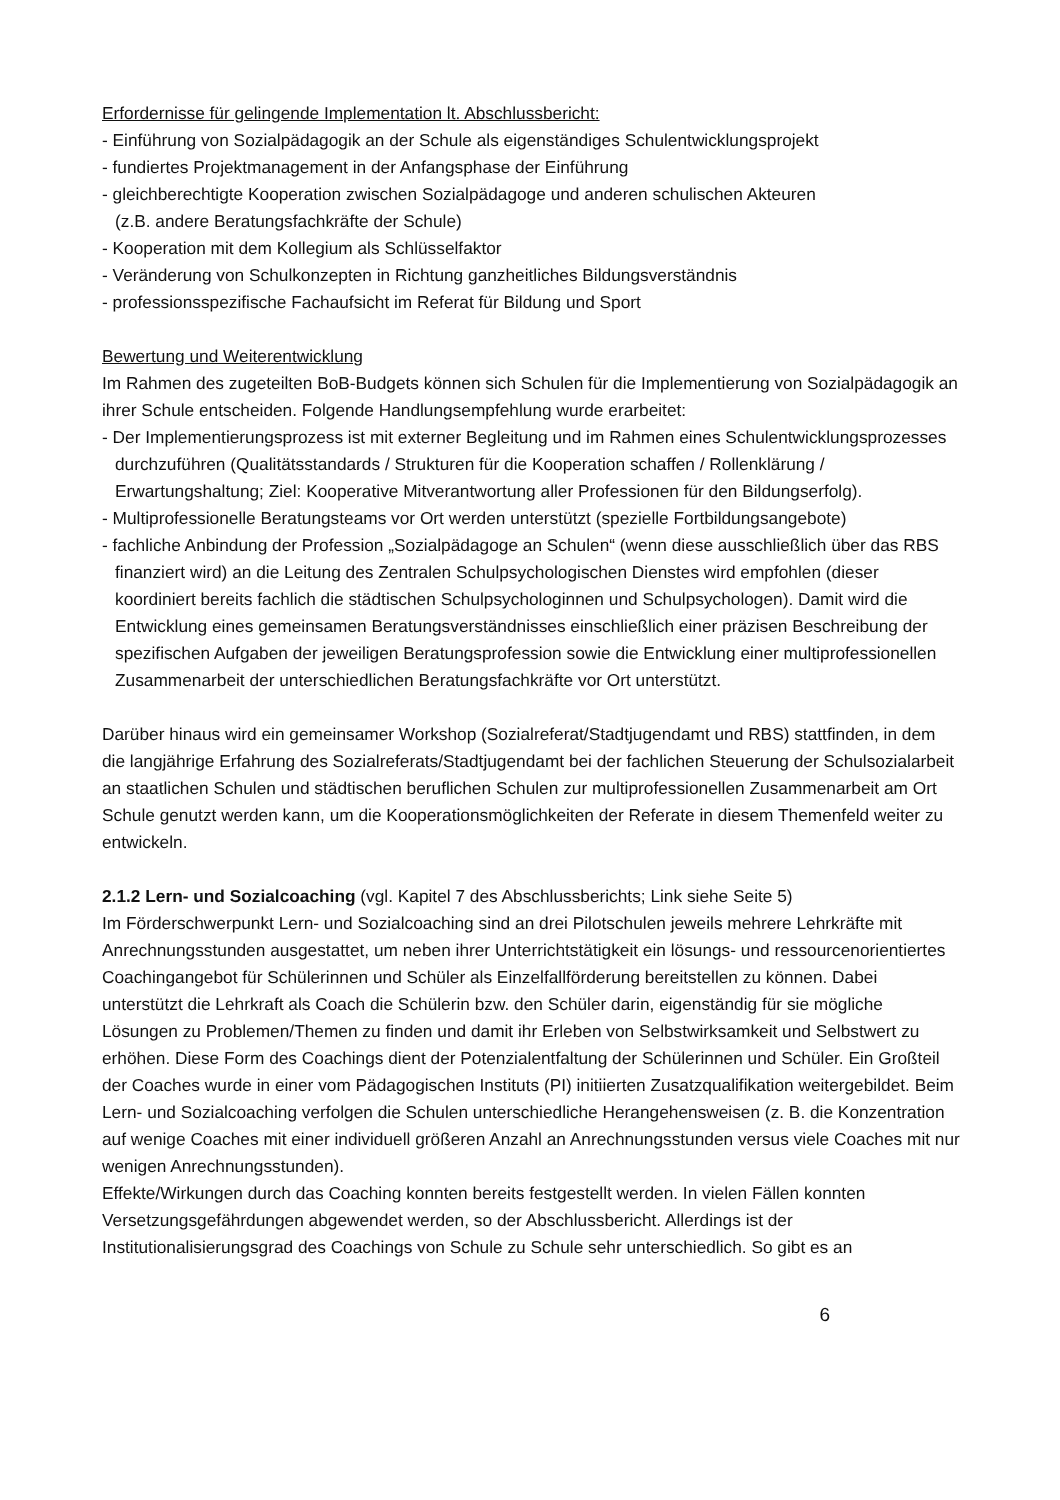Erfordernisse für gelingende Implementation lt. Abschlussbericht:
- Einführung von Sozialpädagogik an der Schule als eigenständiges Schulentwicklungsprojekt
- fundiertes Projektmanagement in der Anfangsphase der Einführung
- gleichberechtigte Kooperation zwischen Sozialpädagoge und anderen schulischen Akteuren
(z.B. andere Beratungsfachkräfte der Schule)
- Kooperation mit dem Kollegium als Schlüsselfaktor
- Veränderung von Schulkonzepten in Richtung ganzheitliches Bildungsverständnis
- professionsspezifische Fachaufsicht im Referat für Bildung und Sport
Bewertung und Weiterentwicklung
Im Rahmen des zugeteilten BoB-Budgets können sich Schulen für die Implementierung von Sozialpädagogik an ihrer Schule entscheiden. Folgende Handlungsempfehlung wurde erarbeitet:
- Der Implementierungsprozess ist mit externer Begleitung und im Rahmen eines Schulentwicklungsprozesses durchzuführen (Qualitätsstandards / Strukturen für die Kooperation schaffen / Rollenklärung / Erwartungshaltung; Ziel: Kooperative Mitverantwortung aller Professionen für den Bildungserfolg).
- Multiprofessionelle Beratungsteams vor Ort werden unterstützt (spezielle Fortbildungsangebote)
- fachliche Anbindung der Profession „Sozialpädagoge an Schulen“ (wenn diese ausschließlich über das RBS finanziert wird) an die Leitung des Zentralen Schulpsychologischen Dienstes wird empfohlen (dieser koordiniert bereits fachlich die städtischen Schulpsychologinnen und Schulpsychologen). Damit wird die Entwicklung eines gemeinsamen Beratungsverständnisses einschließlich einer präzisen Beschreibung der spezifischen Aufgaben der jeweiligen Beratungsprofession sowie die Entwicklung einer multiprofessionellen Zusammenarbeit der unterschiedlichen Beratungsfachkräfte vor Ort unterstützt.
Darüber hinaus wird ein gemeinsamer Workshop (Sozialreferat/Stadtjugendamt und RBS) stattfinden, in dem die langjährige Erfahrung des Sozialreferats/Stadtjugendamt bei der fachlichen Steuerung der Schulsozialarbeit an staatlichen Schulen und städtischen beruflichen Schulen zur multiprofessionellen Zusammenarbeit am Ort Schule genutzt werden kann, um die Kooperationsmöglichkeiten der Referate in diesem Themenfeld weiter zu entwickeln.
2.1.2 Lern- und Sozialcoaching (vgl. Kapitel 7 des Abschlussberichts; Link siehe Seite 5)
Im Förderschwerpunkt Lern- und Sozialcoaching sind an drei Pilotschulen jeweils mehrere Lehrkräfte mit Anrechnungsstunden ausgestattet, um neben ihrer Unterrichtstätigkeit ein lösungs- und ressourcenorientiertes Coachingangebot für Schülerinnen und Schüler als Einzelfallförderung bereitstellen zu können. Dabei unterstützt die Lehrkraft als Coach die Schülerin bzw. den Schüler darin, eigenständig für sie mögliche Lösungen zu Problemen/Themen zu finden und damit ihr Erleben von Selbstwirksamkeit und Selbstwert zu erhöhen. Diese Form des Coachings dient der Potenzialentfaltung der Schülerinnen und Schüler. Ein Großteil der Coaches wurde in einer vom Pädagogischen Instituts (PI) initiierten Zusatzqualifikation weitergebildet. Beim Lern- und Sozialcoaching verfolgen die Schulen unterschiedliche Herangehensweisen (z. B. die Konzentration auf wenige Coaches mit einer individuell größeren Anzahl an Anrechnungsstunden versus viele Coaches mit nur wenigen Anrechnungsstunden).
Effekte/Wirkungen durch das Coaching konnten bereits festgestellt werden. In vielen Fällen konnten Versetzungsgefährdungen abgewendet werden, so der Abschlussbericht. Allerdings ist der Institutionalisierungsgrad des Coachings von Schule zu Schule sehr unterschiedlich. So gibt es an
6